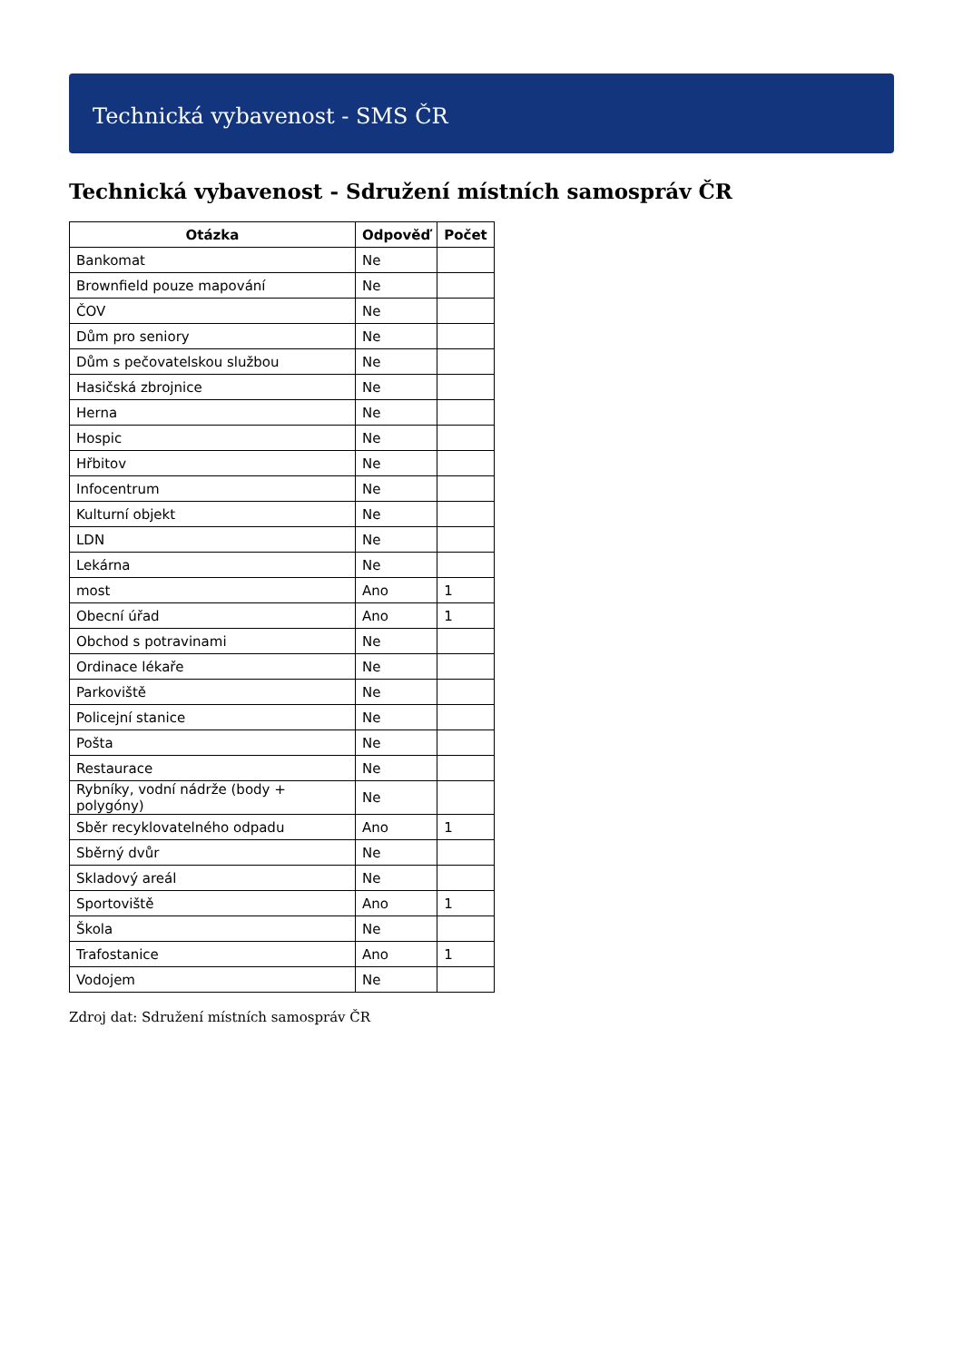Technická vybavenost - SMS ČR
Technická vybavenost - Sdružení místních samospráv ČR
| Otázka | Odpověď | Počet |
| --- | --- | --- |
| Bankomat | Ne | |
| Brownfield pouze mapování | Ne | |
| ČOV | Ne | |
| Dům pro seniory | Ne | |
| Dům s pečovatelskou službou | Ne | |
| Hasičská zbrojnice | Ne | |
| Herna | Ne | |
| Hospic | Ne | |
| Hřbitov | Ne | |
| Infocentrum | Ne | |
| Kulturní objekt | Ne | |
| LDN | Ne | |
| Lekárna | Ne | |
| most | Ano | 1 |
| Obecní úřad | Ano | 1 |
| Obchod s potravinami | Ne | |
| Ordinace lékaře | Ne | |
| Parkoviště | Ne | |
| Policejní stanice | Ne | |
| Pošta | Ne | |
| Restaurace | Ne | |
| Rybníky, vodní nádrže (body + polygóny) | Ne | |
| Sběr recyklovatelného odpadu | Ano | 1 |
| Sběrný dvůr | Ne | |
| Skladový areál | Ne | |
| Sportoviště | Ano | 1 |
| Škola | Ne | |
| Trafostanice | Ano | 1 |
| Vodojem | Ne | |
Zdroj dat: Sdružení místních samospráv ČR